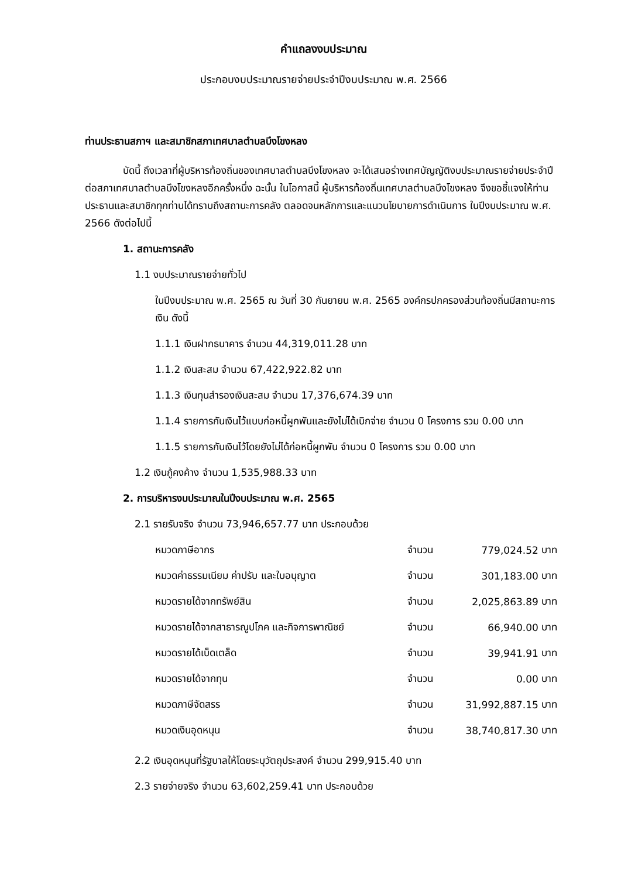คำแถลงงบประมาณ
ประกอบงบประมาณรายจ่ายประจำปีงบประมาณ พ.ศ. 2566
ท่านประธานสภาฯ และสมาชิกสภาเทศบาลตำบลบึงโขงหลง
บัดนี้ ถึงเวลาที่ผู้บริหารท้องถิ่นของเทศบาลตำบลบึงโขงหลง จะได้เสนอร่างเทศบัญญัติงบประมาณรายจ่ายประจำปีต่อสภาเทศบาลตำบลบึงโขงหลงอีกครั้งหนึ่ง ฉะนั้น ในโอกาสนี้ ผู้บริหารท้องถิ่นเทศบาลตำบลบึงโขงหลง จึงขอชี้แจงให้ท่านประธานและสมาชิกทุกท่านได้ทราบถึงสถานะการคลัง ตลอดจนหลักการและแนวนโยบายการดำเนินการ ในปีงบประมาณ พ.ศ. 2566 ดังต่อไปนี้
1. สถานะการคลัง
1.1 งบประมาณรายจ่ายทั่วไป
ในปีงบประมาณ พ.ศ. 2565 ณ วันที่ 30 กันยายน พ.ศ. 2565 องค์กรปกครองส่วนท้องถิ่นมีสถานะการเงิน ดังนี้
1.1.1 เงินฝากธนาคาร จำนวน 44,319,011.28 บาท
1.1.2 เงินสะสม จำนวน 67,422,922.82 บาท
1.1.3 เงินทุนสำรองเงินสะสม จำนวน 17,376,674.39 บาท
1.1.4 รายการกันเงินไว้แบบก่อหนี้ผูกพันและยังไม่ได้เบิกจ่าย จำนวน 0 โครงการ รวม 0.00 บาท
1.1.5 รายการกันเงินไว้โดยยังไม่ได้ก่อหนี้ผูกพัน จำนวน 0 โครงการ รวม 0.00 บาท
1.2 เงินกู้คงค้าง จำนวน 1,535,988.33 บาท
2. การบริหารงบประมาณในปีงบประมาณ พ.ศ. 2565
2.1 รายรับจริง จำนวน 73,946,657.77 บาท ประกอบด้วย
| หมวดภาษีอากร | จำนวน | 779,024.52 | บาท |
| หมวดค่าธรรมเนียม ค่าปรับ และใบอนุญาต | จำนวน | 301,183.00 | บาท |
| หมวดรายได้จากทรัพย์สิน | จำนวน | 2,025,863.89 | บาท |
| หมวดรายได้จากสาธารณูปโภค และกิจการพาณิชย์ | จำนวน | 66,940.00 | บาท |
| หมวดรายได้เบ็ดเตล็ด | จำนวน | 39,941.91 | บาท |
| หมวดรายได้จากทุน | จำนวน | 0.00 | บาท |
| หมวดภาษีจัดสรร | จำนวน | 31,992,887.15 | บาท |
| หมวดเงินอุดหนุน | จำนวน | 38,740,817.30 | บาท |
2.2 เงินอุดหนุนที่รัฐบาลให้โดยระบุวัตถุประสงค์ จำนวน 299,915.40 บาท
2.3 รายจ่ายจริง จำนวน 63,602,259.41 บาท ประกอบด้วย